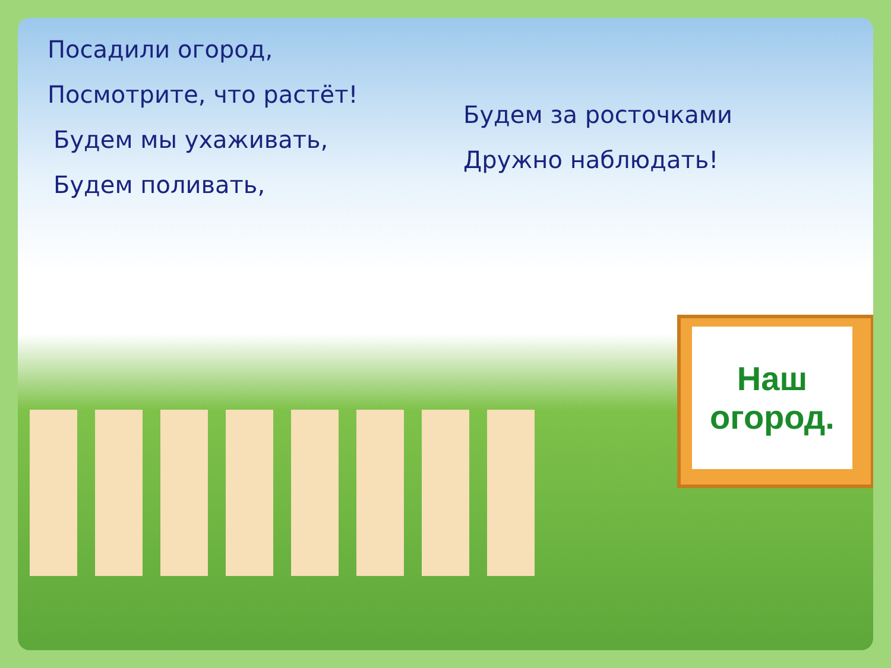Посадили огород,
Посмотрите, что растёт!
Будем мы ухаживать,
Будем поливать,
Будем за росточками
Дружно наблюдать!
Наш
огород.